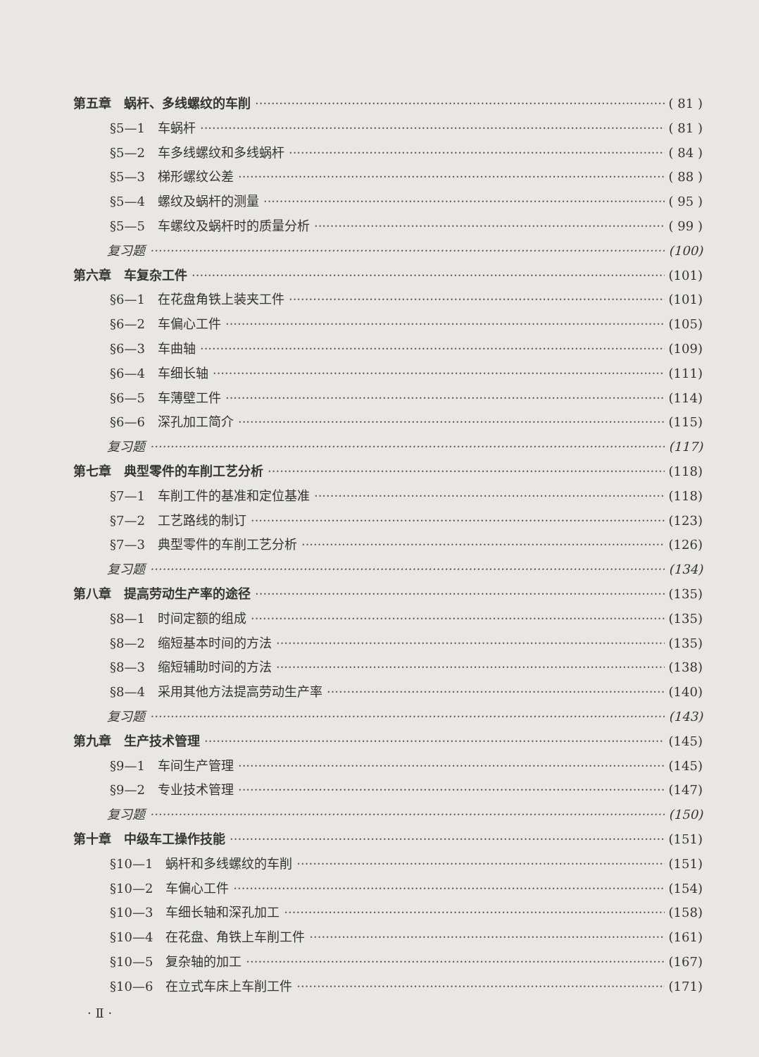第五章　蜗杆、多线螺纹的车削 ( 81 )
§5—1　车蜗杆 ( 81 )
§5—2　车多线螺纹和多线蜗杆 ( 84 )
§5—3　梯形螺纹公差 ( 88 )
§5—4　螺纹及蜗杆的测量 ( 95 )
§5—5　车螺纹及蜗杆时的质量分析 ( 99 )
复习题 (100)
第六章　车复杂工件 (101)
§6—1　在花盘角铁上装夹工件 (101)
§6—2　车偏心工件 (105)
§6—3　车曲轴 (109)
§6—4　车细长轴 (111)
§6—5　车薄壁工件 (114)
§6—6　深孔加工简介 (115)
复习题 (117)
第七章　典型零件的车削工艺分析 (118)
§7—1　车削工件的基准和定位基准 (118)
§7—2　工艺路线的制订 (123)
§7—3　典型零件的车削工艺分析 (126)
复习题 (134)
第八章　提高劳动生产率的途径 (135)
§8—1　时间定额的组成 (135)
§8—2　缩短基本时间的方法 (135)
§8—3　缩短辅助时间的方法 (138)
§8—4　采用其他方法提高劳动生产率 (140)
复习题 (143)
第九章　生产技术管理 (145)
§9—1　车间生产管理 (145)
§9—2　专业技术管理 (147)
复习题 (150)
第十章　中级车工操作技能 (151)
§10—1　蜗杆和多线螺纹的车削 (151)
§10—2　车偏心工件 (154)
§10—3　车细长轴和深孔加工 (158)
§10—4　在花盘、角铁上车削工件 (161)
§10—5　复杂轴的加工 (167)
§10—6　在立式车床上车削工件 (171)
· Ⅱ ·